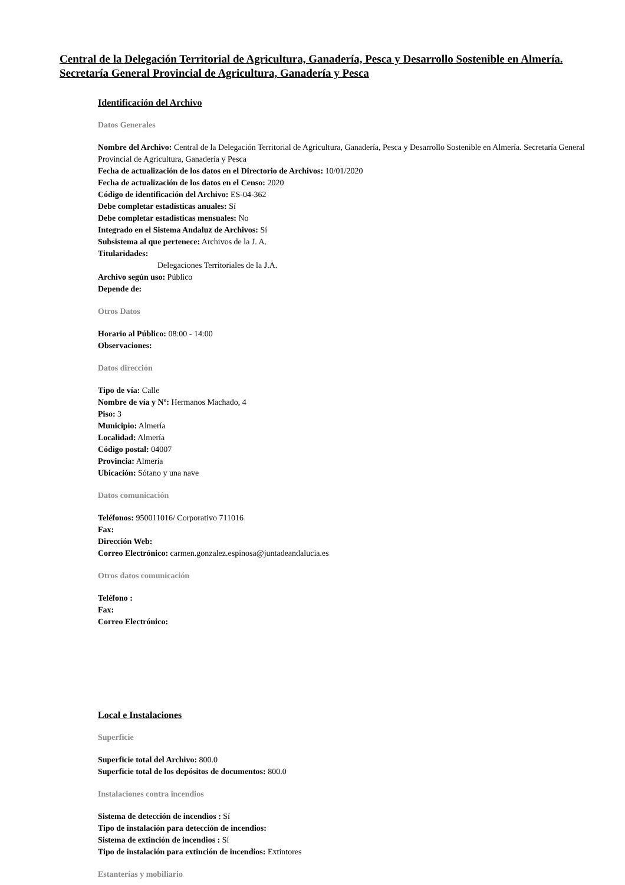Central de la Delegación Territorial de Agricultura, Ganadería, Pesca y Desarrollo Sostenible en Almería. Secretaría General Provincial de Agricultura, Ganadería y Pesca
Identificación del Archivo
Datos Generales
Nombre del Archivo: Central de la Delegación Territorial de Agricultura, Ganadería, Pesca y Desarrollo Sostenible en Almería. Secretaría General Provincial de Agricultura, Ganadería y Pesca
Fecha de actualización de los datos en el Directorio de Archivos: 10/01/2020
Fecha de actualización de los datos en el Censo: 2020
Código de identificación del Archivo: ES-04-362
Debe completar estadísticas anuales: Sí
Debe completar estadísticas mensuales: No
Integrado en el Sistema Andaluz de Archivos: Sí
Subsistema al que pertenece: Archivos de la J. A.
Titularidades:
Delegaciones Territoriales de la J.A.
Archivo según uso: Público
Depende de:
Otros Datos
Horario al Público: 08:00 - 14:00
Observaciones:
Datos dirección
Tipo de vía: Calle
Nombre de vía y Nº: Hermanos Machado, 4
Piso: 3
Municipio: Almería
Localidad: Almería
Código postal: 04007
Provincia: Almería
Ubicación: Sótano y una nave
Datos comunicación
Teléfonos: 950011016/ Corporativo 711016
Fax:
Dirección Web:
Correo Electrónico: carmen.gonzalez.espinosa@juntadeandalucia.es
Otros datos comunicación
Teléfono :
Fax:
Correo Electrónico:
Local e Instalaciones
Superficie
Superficie total del Archivo: 800.0
Superficie total de los depósitos de documentos: 800.0
Instalaciones contra incendios
Sistema de detección de incendios : Sí
Tipo de instalación para detección de incendios:
Sistema de extinción de incendios : Sí
Tipo de instalación para extinción de incendios: Extintores
Estanterías y mobiliario